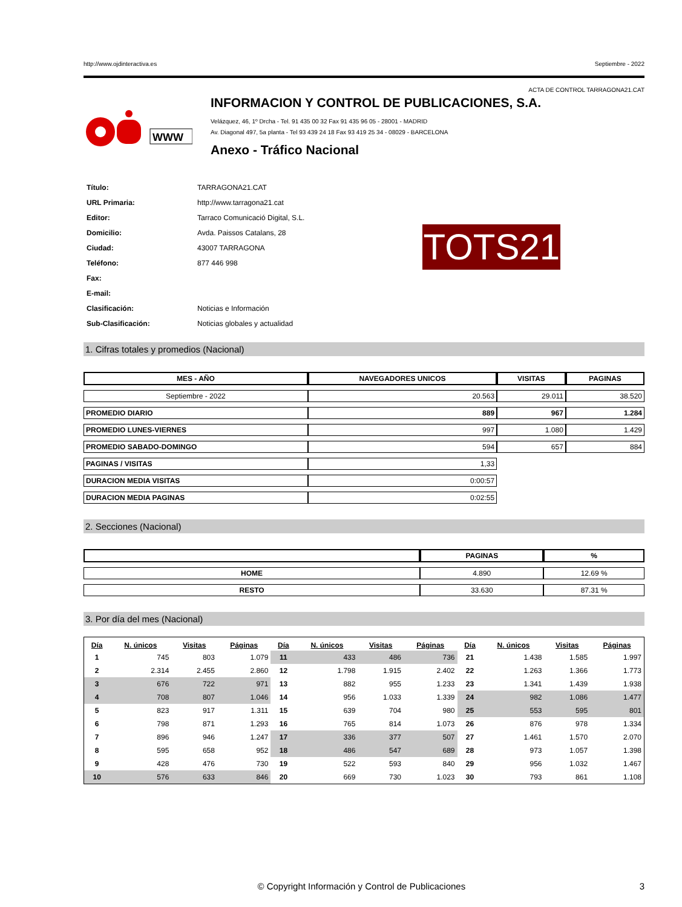http://www.ojdinteractiva.es Septiembre - 2022
ACTA DE CONTROL TARRAGONA21.CAT
WWW
INFORMACION Y CONTROL DE PUBLICACIONES, S.A.
Velázquez, 46, 1º Drcha - Tel. 91 435 00 32 Fax 91 435 96 05 - 28001 - MADRID
Av. Diagonal 497, 5a planta - Tel 93 439 24 18 Fax 93 419 25 34 - 08029 - BARCELONA
Anexo - Tráfico Nacional
| Título: | TARRAGONA21.CAT |
| URL Primaria: | http://www.tarragona21.cat |
| Editor: | Tarraco Comunicació Digital, S.L. |
| Domicilio: | Avda. Paissos Catalans, 28 |
| Ciudad: | 43007 TARRAGONA |
| Teléfono: | 877 446 998 |
| Fax: | |
| E-mail: | |
| Clasificación: | Noticias e Información |
| Sub-Clasificación: | Noticias globales y actualidad |
TOTS21
1. Cifras totales y promedios (Nacional)
| MES - AÑO | NAVEGADORES UNICOS | VISITAS | PAGINAS |
| --- | --- | --- | --- |
| Septiembre - 2022 | 20.563 | 29.011 | 38.520 |
| PROMEDIO DIARIO | 889 | 967 | 1.284 |
| PROMEDIO LUNES-VIERNES | 997 | 1.080 | 1.429 |
| PROMEDIO SABADO-DOMINGO | 594 | 657 | 884 |
| PAGINAS / VISITAS | 1,33 | | |
| DURACION MEDIA VISITAS | 0:00:57 | | |
| DURACION MEDIA PAGINAS | 0:02:55 | | |
2. Secciones (Nacional)
| | PAGINAS | % |
| --- | --- | --- |
| HOME | 4.890 | 12.69 % |
| RESTO | 33.630 | 87.31 % |
3. Por día del mes (Nacional)
| Día | N. únicos | Visitas | Páginas | Día | N. únicos | Visitas | Páginas | Día | N. únicos | Visitas | Páginas |
| --- | --- | --- | --- | --- | --- | --- | --- | --- | --- | --- | --- |
| 1 | 745 | 803 | 1.079 | 11 | 433 | 486 | 736 | 21 | 1.438 | 1.585 | 1.997 |
| 2 | 2.314 | 2.455 | 2.860 | 12 | 1.798 | 1.915 | 2.402 | 22 | 1.263 | 1.366 | 1.773 |
| 3 | 676 | 722 | 971 | 13 | 882 | 955 | 1.233 | 23 | 1.341 | 1.439 | 1.938 |
| 4 | 708 | 807 | 1.046 | 14 | 956 | 1.033 | 1.339 | 24 | 982 | 1.086 | 1.477 |
| 5 | 823 | 917 | 1.311 | 15 | 639 | 704 | 980 | 25 | 553 | 595 | 801 |
| 6 | 798 | 871 | 1.293 | 16 | 765 | 814 | 1.073 | 26 | 876 | 978 | 1.334 |
| 7 | 896 | 946 | 1.247 | 17 | 336 | 377 | 507 | 27 | 1.461 | 1.570 | 2.070 |
| 8 | 595 | 658 | 952 | 18 | 486 | 547 | 689 | 28 | 973 | 1.057 | 1.398 |
| 9 | 428 | 476 | 730 | 19 | 522 | 593 | 840 | 29 | 956 | 1.032 | 1.467 |
| 10 | 576 | 633 | 846 | 20 | 669 | 730 | 1.023 | 30 | 793 | 861 | 1.108 |
© Copyright Información y Control de Publicaciones 3